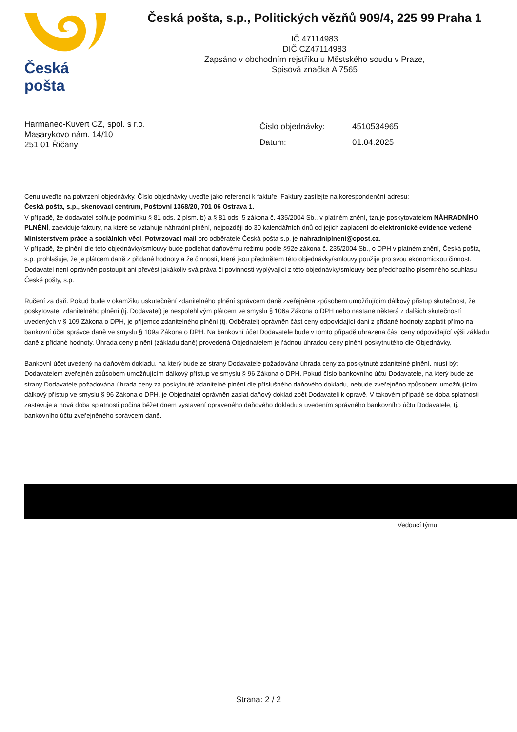Česká pošta
Česká pošta, s.p., Politických vězňů 909/4, 225 99 Praha 1
IČ 47114983
DIČ CZ47114983
Zapsáno v obchodním rejstříku u Městského soudu v Praze,
Spisová značka A 7565
Harmanec-Kuvert CZ, spol. s r.o.
Masarykovo nám. 14/10
251 01 Říčany
| Číslo objednávky: | 4510534965 |
| Datum: | 01.04.2025 |
Cenu uveďte na potvrzení objednávky. Číslo objednávky uveďte jako referenci k faktuře. Faktury zasílejte na korespondenční adresu:
Česká pošta, s.p., skenovací centrum, Poštovní 1368/20, 701 06 Ostrava 1.
V případě, že dodavatel splňuje podmínku § 81 ods. 2 písm. b) a § 81 ods. 5 zákona č. 435/2004 Sb., v platném znění, tzn.je poskytovatelem NÁHRADNÍHO PLNĚNÍ, zaeviduje faktury, na které se vztahuje náhradní plnění, nejpozději do 30 kalendářních dnů od jejich zaplacení do elektronické evidence vedené Ministerstvem práce a sociálních věcí. Potvrzovací mail pro odběratele Česká pošta s.p. je nahradniplneni@cpost.cz.
V případě, že plnění dle této objednávky/smlouvy bude podléhat daňovému režimu podle §92e zákona č. 235/2004 Sb., o DPH v platném znění, Česká pošta, s.p. prohlašuje, že je plátcem daně z přidané hodnoty a že činnosti, které jsou předmětem této objednávky/smlouvy použije pro svou ekonomickou činnost.
Dodavatel není oprávněn postoupit ani převést jakákoliv svá práva či povinnosti vyplývající z této objednávky/smlouvy bez předchozího písemného souhlasu České pošty, s.p.
Ručení za daň. Pokud bude v okamžiku uskutečnění zdanitelného plnění správcem daně zveřejněna způsobem umožňujícím dálkový přístup skutečnost, že poskytovatel zdanitelného plnění (tj. Dodavatel) je nespolehlivým plátcem ve smyslu § 106a Zákona o DPH nebo nastane některá z dalších skutečností uvedených v § 109 Zákona o DPH, je příjemce zdanitelného plnění (tj. Odběratel) oprávněn část ceny odpovídající dani z přidané hodnoty zaplatit přímo na bankovní účet správce daně ve smyslu § 109a Zákona o DPH. Na bankovní účet Dodavatele bude v tomto případě uhrazena část ceny odpovídající výši základu daně z přidané hodnoty. Úhrada ceny plnění (základu daně) provedená Objednatelem je řádnou úhradou ceny plnění poskytnutého dle Objednávky.
Bankovní účet uvedený na daňovém dokladu, na který bude ze strany Dodavatele požadována úhrada ceny za poskytnuté zdanitelné plnění, musí být Dodavatelem zveřejněn způsobem umožňujícím dálkový přístup ve smyslu § 96 Zákona o DPH. Pokud číslo bankovního účtu Dodavatele, na který bude ze strany Dodavatele požadována úhrada ceny za poskytnuté zdanitelné plnění dle příslušného daňového dokladu, nebude zveřejněno způsobem umožňujícím dálkový přístup ve smyslu § 96 Zákona o DPH, je Objednatel oprávněn zaslat daňový doklad zpět Dodavateli k opravě. V takovém případě se doba splatnosti zastavuje a nová doba splatnosti počíná běžet dnem vystavení opraveného daňového dokladu s uvedením správného bankovního účtu Dodavatele, tj. bankovního účtu zveřejněného správcem daně.
Vedoucí týmu
Strana: 2 / 2